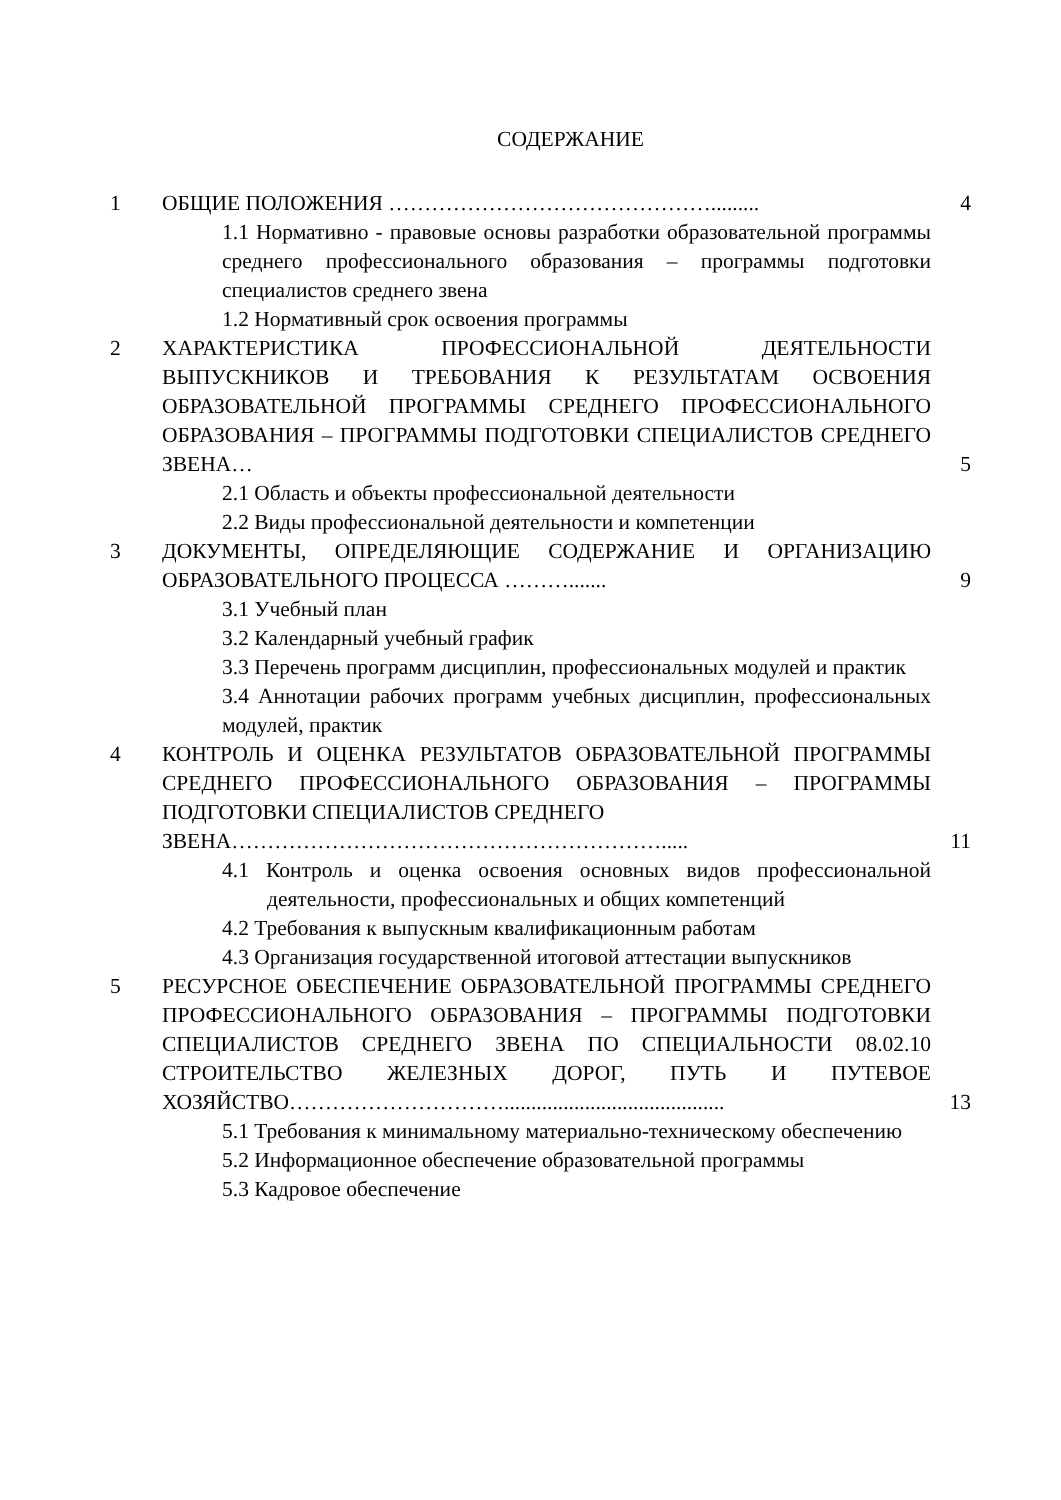СОДЕРЖАНИЕ
| 1 | ОБЩИЕ ПОЛОЖЕНИЯ ………………………………………......... | 4 |
| | 1.1 Нормативно - правовые основы разработки образовательной программы среднего профессионального образования – программы подготовки специалистов среднего звена | |
| | 1.2 Нормативный срок освоения программы | |
| 2 | ХАРАКТЕРИСТИКА ПРОФЕССИОНАЛЬНОЙ ДЕЯТЕЛЬНОСТИ ВЫПУСКНИКОВ И ТРЕБОВАНИЯ К РЕЗУЛЬТАТАМ ОСВОЕНИЯ ОБРАЗОВАТЕЛЬНОЙ ПРОГРАММЫ СРЕДНЕГО ПРОФЕССИОНАЛЬНОГО ОБРАЗОВАНИЯ – ПРОГРАММЫ ПОДГОТОВКИ СПЕЦИАЛИСТОВ СРЕДНЕГО ЗВЕНА… | 5 |
| | 2.1 Область и объекты профессиональной деятельности | |
| | 2.2 Виды профессиональной деятельности и компетенции | |
| 3 | ДОКУМЕНТЫ, ОПРЕДЕЛЯЮЩИЕ СОДЕРЖАНИЕ И ОРГАНИЗАЦИЮ ОБРАЗОВАТЕЛЬНОГО ПРОЦЕССА ………....... | 9 |
| | 3.1 Учебный план | |
| | 3.2 Календарный учебный график | |
| | 3.3 Перечень программ дисциплин, профессиональных модулей и практик | |
| | 3.4 Аннотации рабочих программ учебных дисциплин, профессиональных модулей, практик | |
| 4 | КОНТРОЛЬ И ОЦЕНКА РЕЗУЛЬТАТОВ ОБРАЗОВАТЕЛЬНОЙ ПРОГРАММЫ СРЕДНЕГО ПРОФЕССИОНАЛЬНОГО ОБРАЗОВАНИЯ – ПРОГРАММЫ ПОДГОТОВКИ СПЕЦИАЛИСТОВ СРЕДНЕГО ЗВЕНА……………………………………………………..... | 11 |
| | 4.1 Контроль и оценка освоения основных видов профессиональной деятельности, профессиональных и общих компетенций | |
| | 4.2 Требования к выпускным квалификационным работам | |
| | 4.3 Организация государственной итоговой аттестации выпускников | |
| 5 | РЕСУРСНОЕ ОБЕСПЕЧЕНИЕ ОБРАЗОВАТЕЛЬНОЙ ПРОГРАММЫ СРЕДНЕГО ПРОФЕССИОНАЛЬНОГО ОБРАЗОВАНИЯ – ПРОГРАММЫ ПОДГОТОВКИ СПЕЦИАЛИСТОВ СРЕДНЕГО ЗВЕНА ПО СПЕЦИАЛЬНОСТИ 08.02.10 СТРОИТЕЛЬСТВО ЖЕЛЕЗНЫХ ДОРОГ, ПУТЬ И ПУТЕВОЕ ХОЗЯЙСТВО…………………………......................................... | 13 |
| | 5.1 Требования к минимальному материально-техническому обеспечению | |
| | 5.2 Информационное обеспечение образовательной программы | |
| | 5.3 Кадровое обеспечение | |